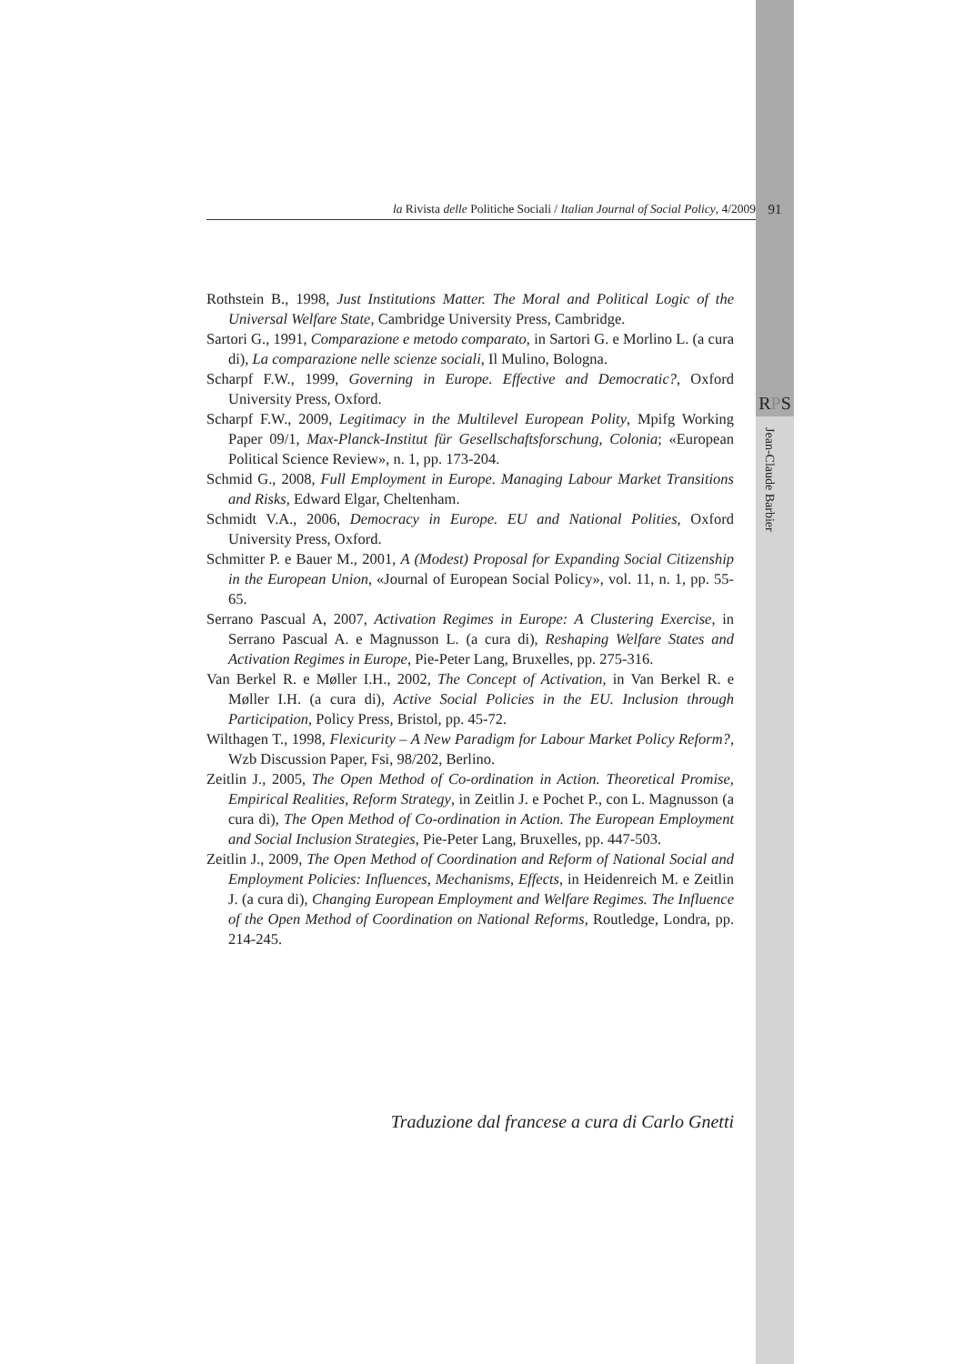la Rivista delle Politiche Sociali / Italian Journal of Social Policy, 4/2009
91
Rothstein B., 1998, Just Institutions Matter. The Moral and Political Logic of the Universal Welfare State, Cambridge University Press, Cambridge.
Sartori G., 1991, Comparazione e metodo comparato, in Sartori G. e Morlino L. (a cura di), La comparazione nelle scienze sociali, Il Mulino, Bologna.
Scharpf F.W., 1999, Governing in Europe. Effective and Democratic?, Oxford University Press, Oxford.
Scharpf F.W., 2009, Legitimacy in the Multilevel European Polity, Mpifg Working Paper 09/1, Max-Planck-Institut für Gesellschaftsforschung, Colonia; «European Political Science Review», n. 1, pp. 173-204.
Schmid G., 2008, Full Employment in Europe. Managing Labour Market Transitions and Risks, Edward Elgar, Cheltenham.
Schmidt V.A., 2006, Democracy in Europe. EU and National Polities, Oxford University Press, Oxford.
Schmitter P. e Bauer M., 2001, A (Modest) Proposal for Expanding Social Citizenship in the European Union, «Journal of European Social Policy», vol. 11, n. 1, pp. 55-65.
Serrano Pascual A, 2007, Activation Regimes in Europe: A Clustering Exercise, in Serrano Pascual A. e Magnusson L. (a cura di), Reshaping Welfare States and Activation Regimes in Europe, Pie-Peter Lang, Bruxelles, pp. 275-316.
Van Berkel R. e Møller I.H., 2002, The Concept of Activation, in Van Berkel R. e Møller I.H. (a cura di), Active Social Policies in the EU. Inclusion through Participation, Policy Press, Bristol, pp. 45-72.
Wilthagen T., 1998, Flexicurity – A New Paradigm for Labour Market Policy Reform?, Wzb Discussion Paper, Fsi, 98/202, Berlino.
Zeitlin J., 2005, The Open Method of Co-ordination in Action. Theoretical Promise, Empirical Realities, Reform Strategy, in Zeitlin J. e Pochet P., con L. Magnusson (a cura di), The Open Method of Co-ordination in Action. The European Employment and Social Inclusion Strategies, Pie-Peter Lang, Bruxelles, pp. 447-503.
Zeitlin J., 2009, The Open Method of Coordination and Reform of National Social and Employment Policies: Influences, Mechanisms, Effects, in Heidenreich M. e Zeitlin J. (a cura di), Changing European Employment and Welfare Regimes. The Influence of the Open Method of Coordination on National Reforms, Routledge, Londra, pp. 214-245.
Traduzione dal francese a cura di Carlo Gnetti
RPS
Jean-Claude Barbier